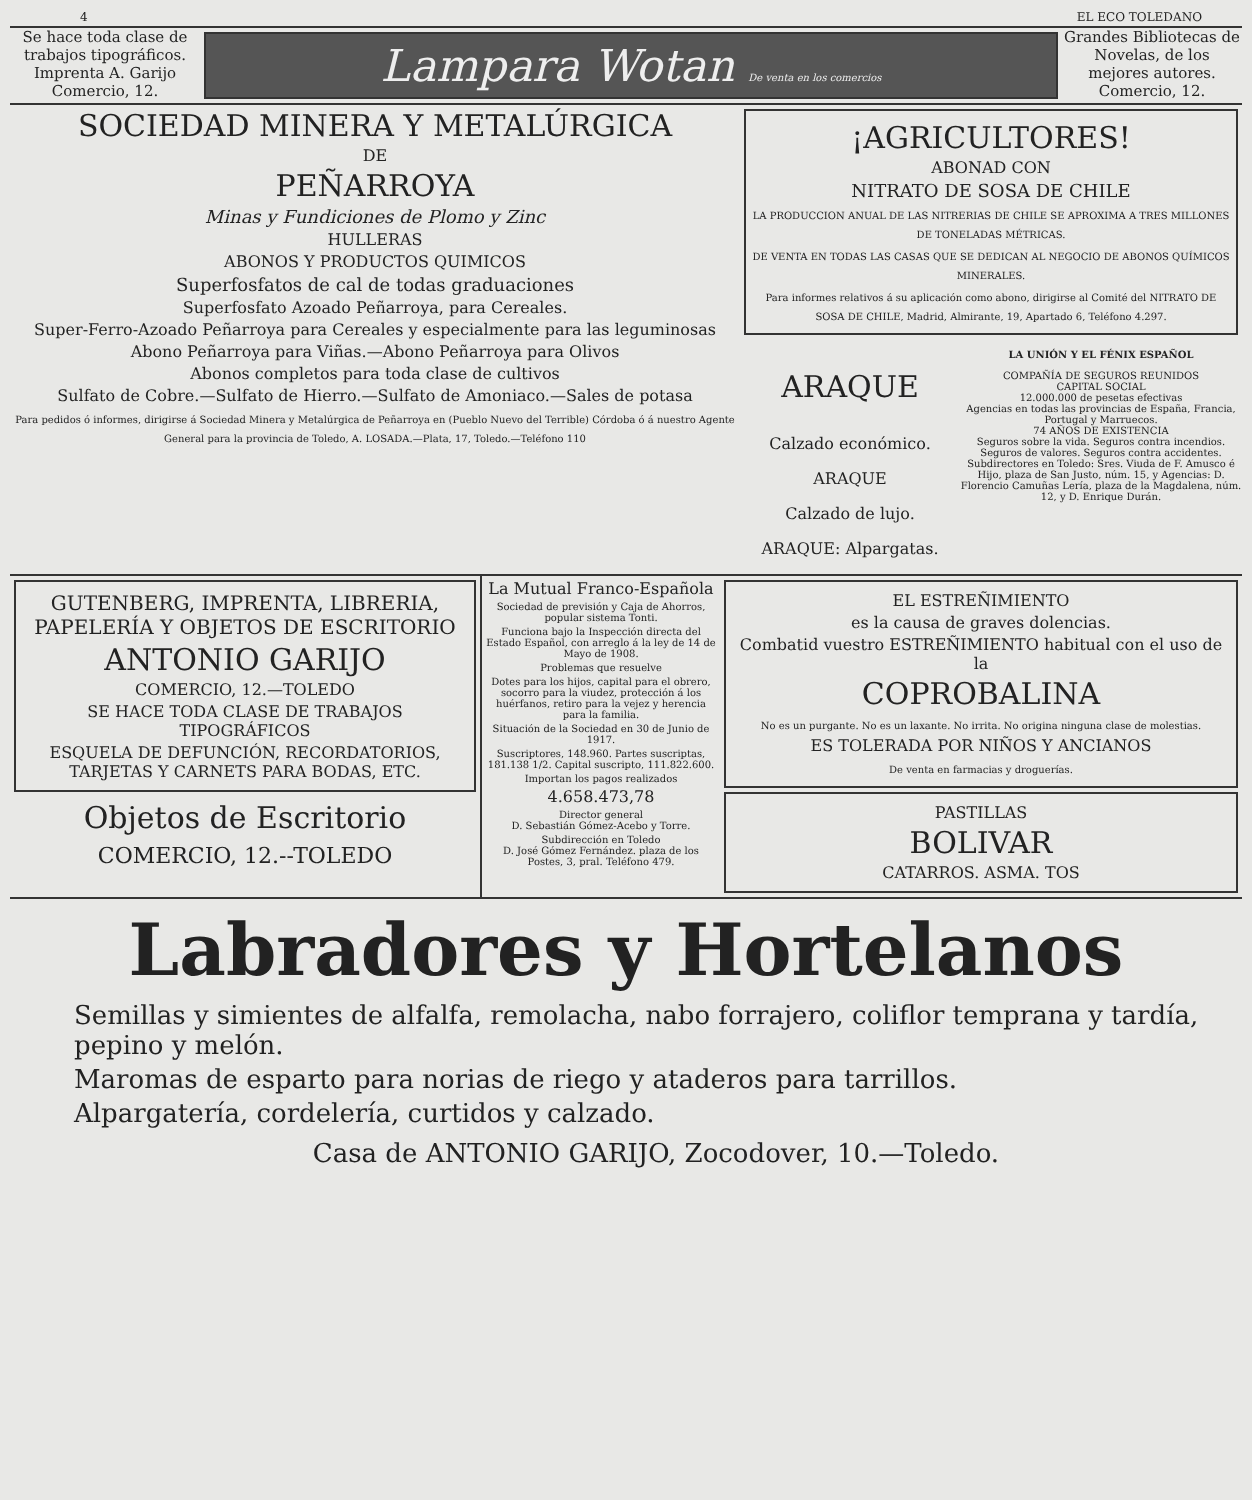4 EL ECO TOLEDANO
Se hace toda clase de trabajos tipográficos.
Imprenta A. Garijo
Comercio, 12.
Lampara Wotan De venta en los comercios
Grandes Bibliotecas de Novelas, de los mejores autores.
Comercio, 12.
SOCIEDAD MINERA Y METALÚRGICA
DE
PEÑARROYA
Minas y Fundiciones de Plomo y Zinc
HULLERAS
ABONOS Y PRODUCTOS QUIMICOS
Superfosfatos de cal de todas graduaciones
Superfosfato Azoado Peñarroya, para Cereales.
Super-Ferro-Azoado Peñarroya para Cereales y especialmente para las leguminosas
Abono Peñarroya para Viñas.—Abono Peñarroya para Olivos
Abonos completos para toda clase de cultivos
Sulfato de Cobre.—Sulfato de Hierro.—Sulfato de Amoniaco.—Sales de potasa
Para pedidos ó informes, dirigirse á Sociedad Minera y Metalúrgica de Peñarroya en (Pueblo Nuevo del Terrible) Córdoba ó á nuestro Agente General para la provincia de Toledo, A. LOSADA.—Plata, 17, Toledo.—Teléfono 110
¡AGRICULTORES!
ABONAD CON
NITRATO DE SOSA DE CHILE
LA PRODUCCION ANUAL DE LAS NITRERIAS DE CHILE SE APROXIMA A TRES MILLONES DE TONELADAS MÉTRICAS.
DE VENTA EN TODAS LAS CASAS QUE SE DEDICAN AL NEGOCIO DE ABONOS QUÍMICOS MINERALES.
Para informes relativos á su aplicación como abono, dirigirse al Comité del NITRATO DE SOSA DE CHILE, Madrid, Almirante, 19, Apartado 6, Teléfono 4.297.
ARAQUE
Calzado económico.
ARAQUE
Calzado de lujo.
ARAQUE: Alpargatas.
LA UNIÓN Y EL FÉNIX ESPAÑOL
COMPAÑÍA DE SEGUROS REUNIDOS
CAPITAL SOCIAL
12.000.000 de pesetas efectivas
Agencias en todas las provincias de España, Francia, Portugal y Marruecos.
74 AÑOS DE EXISTENCIA
Seguros sobre la vida. Seguros contra incendios. Seguros de valores. Seguros contra accidentes.
Subdirectores en Toledo: Sres. Viuda de F. Amusco é Hijo, plaza de San Justo, núm. 15, y Agencias: D. Florencio Camuñas Lería, plaza de la Magdalena, núm. 12, y D. Enrique Durán.
GUTENBERG, IMPRENTA, LIBRERIA, PAPELERÍA Y OBJETOS DE ESCRITORIO
ANTONIO GARIJO
COMERCIO, 12.—TOLEDO
SE HACE TODA CLASE DE TRABAJOS TIPOGRÁFICOS
ESQUELA DE DEFUNCIÓN, RECORDATORIOS, TARJETAS Y CARNETS PARA BODAS, ETC.
Objetos de Escritorio
COMERCIO, 12.--TOLEDO
La Mutual Franco-Española
Sociedad de previsión y Caja de Ahorros, popular sistema Tonti.
Funciona bajo la Inspección directa del Estado Español, con arreglo á la ley de 14 de Mayo de 1908.
Problemas que resuelve
Dotes para los hijos, capital para el obrero, socorro para la viudez, protección á los huérfanos, retiro para la vejez y herencia para la familia.
Situación de la Sociedad en 30 de Junio de 1917.
Suscriptores, 148.960. Partes suscriptas, 181.138 1/2. Capital suscripto, 111.822.600.
Importan los pagos realizados
4.658.473,78
Director general
D. Sebastián Gómez-Acebo y Torre.
Subdirección en Toledo
D. José Gómez Fernández. plaza de los Postes, 3, pral. Teléfono 479.
EL ESTREÑIMIENTO
es la causa de graves dolencias.
Combatid vuestro ESTREÑIMIENTO habitual con el uso de la
COPROBALINA
No es un purgante. No es un laxante. No irrita. No origina ninguna clase de molestias.
ES TOLERADA POR NIÑOS Y ANCIANOS
De venta en farmacias y droguerías.
PASTILLAS
BOLIVAR
CATARROS. ASMA. TOS
Labradores y Hortelanos
Semillas y simientes de alfalfa, remolacha, nabo forrajero, coliflor temprana y tardía, pepino y melón.
Maromas de esparto para norias de riego y ataderos para tarrillos.
Alpargatería, cordelería, curtidos y calzado.
Casa de ANTONIO GARIJO, Zocodover, 10.—Toledo.